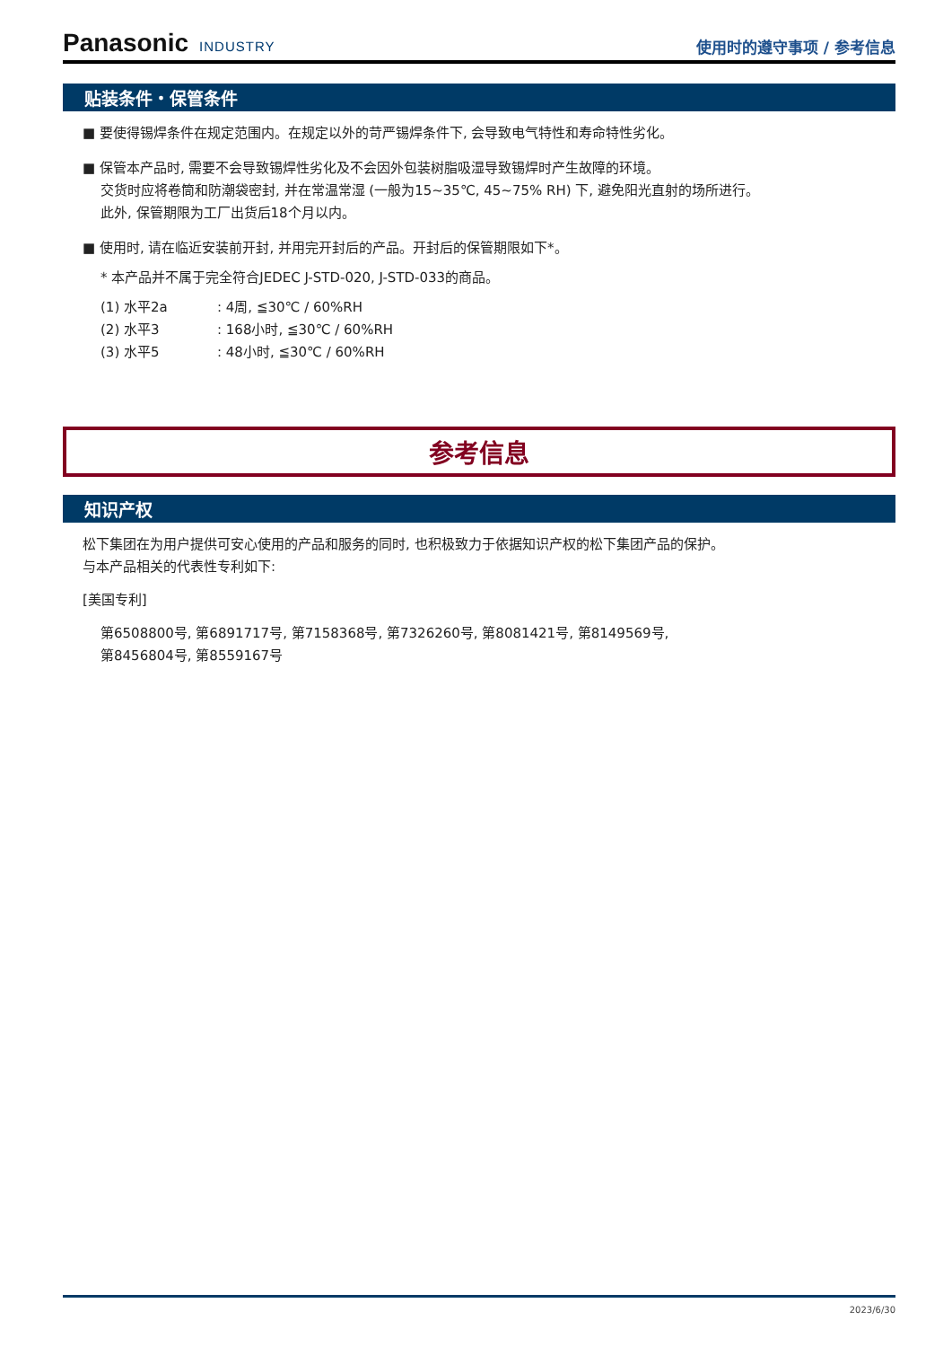Panasonic INDUSTRY
使用时的遵守事项 / 参考信息
贴装条件・保管条件
■ 要使得锡焊条件在规定范围内。在规定以外的苛严锡焊条件下, 会导致电气特性和寿命特性劣化。
■ 保管本产品时, 需要不会导致锡焊性劣化及不会因外包装树脂吸湿导致锡焊时产生故障的环境。
交货时应将卷筒和防潮袋密封, 并在常温常湿 (一般为15~35℃, 45~75% RH) 下, 避免阳光直射的场所进行。
此外, 保管期限为工厂出货后18个月以内。
■ 使用时, 请在临近安装前开封, 并用完开封后的产品。开封后的保管期限如下*。
* 本产品并不属于完全符合JEDEC J-STD-020, J-STD-033的商品。
(1) 水平2a: 4周, ≦30℃ / 60%RH
(2) 水平3: 168小时, ≦30℃ / 60%RH
(3) 水平5: 48小时, ≦30℃ / 60%RH
参考信息
知识产权
松下集团在为用户提供可安心使用的产品和服务的同时, 也积极致力于依据知识产权的松下集团产品的保护。
与本产品相关的代表性专利如下:
[美国专利]
第6508800号, 第6891717号, 第7158368号, 第7326260号, 第8081421号, 第8149569号,
第8456804号, 第8559167号
2023/6/30